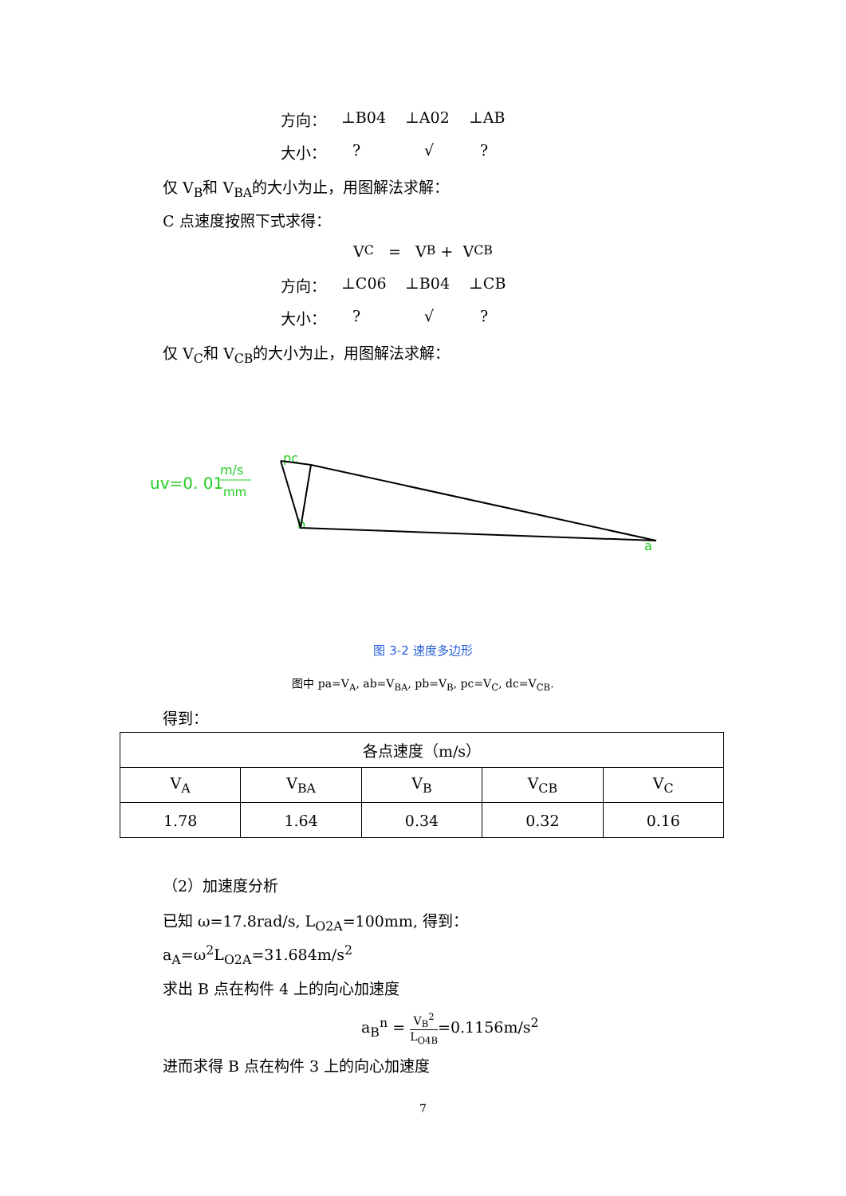方向： ⊥B04 ⊥A02 ⊥AB
大小：? √?
仅 V<sub>B</sub>和 V<sub>BA</sub>的大小为止，用图解法求解：
C 点速度按照下式求得：
V<sub>C</sub> = V<sub>B</sub> + V<sub>CB</sub>
方向： ⊥C06 ⊥B04 ⊥CB
大小：? √?
仅 V<sub>C</sub>和 V<sub>CB</sub>的大小为止，用图解法求解：
uv=0. 01
m/s
mm
pc
b
a
图 3-2 速度多边形
图中 pa=V<sub>A</sub>, ab=V<sub>BA</sub>, pb=V<sub>B</sub>, pc=V<sub>C</sub>, dc=V<sub>CB</sub>.
得到：
| 各点速度（m/s） | | | | |
| --- | --- | --- | --- | --- |
| V<sub>A</sub> | V<sub>BA</sub> | V<sub>B</sub> | V<sub>CB</sub> | V<sub>C</sub> |
| 1.78 | 1.64 | 0.34 | 0.32 | 0.16 |
（2）加速度分析
已知 ω=17.8rad/s, L<sub>O2A</sub>=100mm, 得到：
a<sub>A</sub>=ω<sup>2</sup>L<sub>O2A</sub>=31.684m/s<sup>2</sup>
求出 B 点在构件 4 上的向心加速度
a<sub>B</sub><sup>n</sup> = V<sub>B</sub><sup>2</sup> L<sub>O4B</sub>=0.1156m/s<sup>2</sup>
进而求得 B 点在构件 3 上的向心加速度
7